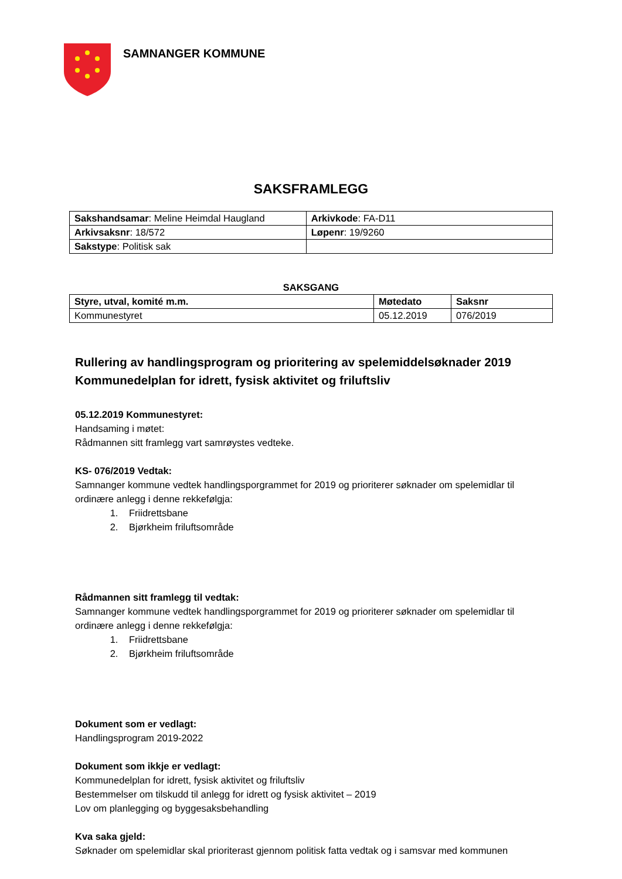SAMNANGER KOMMUNE
SAKSFRAMLEGG
| Sakshandsamar : Meline Heimdal Haugland | Arkivkode : FA-D11 |
| Arkivsaksnr : 18/572 | Løpenr : 19/9260 |
| Sakstype : Politisk sak | |
SAKSGANG
| Styre, utval, komité m.m. | Møtedato | Saksnr |
| --- | --- | --- |
| Kommunestyret | 05.12.2019 | 076/2019 |
Rullering av handlingsprogram og prioritering av spelemiddelsøknader 2019
Kommunedelplan for idrett, fysisk aktivitet og friluftsliv
05.12.2019 Kommunestyret:
Handsaming i møtet:
Rådmannen sitt framlegg vart samrøystes vedteke.
KS- 076/2019 Vedtak:
Samnanger kommune vedtek handlingsporgrammet for 2019 og prioriterer søknader om spelemidlar til ordinære anlegg i denne rekkefølgja:
1. Friidrettsbane
2. Bjørkheim friluftsområde
Rådmannen sitt framlegg til vedtak:
Samnanger kommune vedtek handlingsporgrammet for 2019 og prioriterer søknader om spelemidlar til ordinære anlegg i denne rekkefølgja:
1. Friidrettsbane
2. Bjørkheim friluftsområde
Dokument som er vedlagt:
Handlingsprogram 2019-2022
Dokument som ikkje er vedlagt:
Kommunedelplan for idrett, fysisk aktivitet og friluftsliv
Bestemmelser om tilskudd til anlegg for idrett og fysisk aktivitet – 2019
Lov om planlegging og byggesaksbehandling
Kva saka gjeld:
Søknader om spelemidlar skal prioriterast gjennom politisk fatta vedtak og i samsvar med kommunen